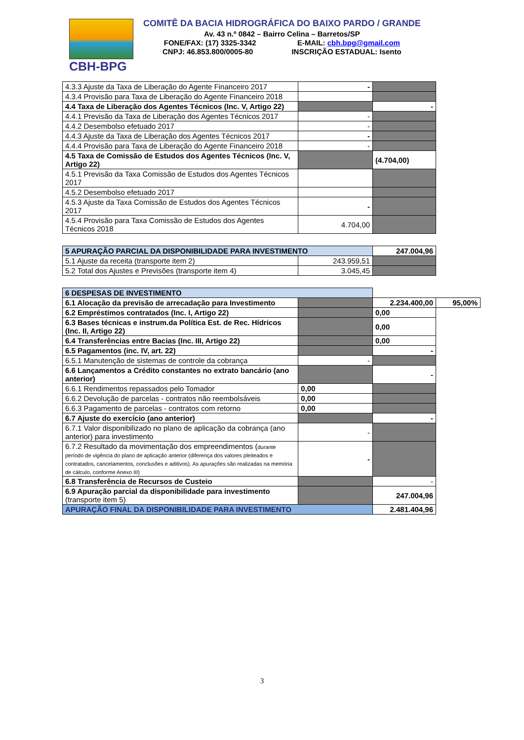CBH-BPG
COMITÊ DA BACIA HIDROGRÁFICA DO BAIXO PARDO / GRANDE
Av. 43 n.º 0842 – Bairro Celina – Barretos/SP
FONE/FAX: (17) 3325-3342 E-MAIL: cbh.bpg@gmail.com
CNPJ: 46.853.800/0005-80 INSCRIÇÃO ESTADUAL: Isento
| 4.3.3 Ajuste da Taxa de Liberação do Agente Financeiro 2017 | - | |
| 4.3.4 Provisão para Taxa de Liberação do Agente Financeiro 2018 | | |
| 4.4 Taxa de Liberação dos Agentes Técnicos (Inc. V, Artigo 22) | | - |
| 4.4.1 Previsão da Taxa de Liberação dos Agentes Técnicos 2017 | - | |
| 4.4.2 Desembolso efetuado 2017 | - | |
| 4.4.3 Ajuste da Taxa de Liberação dos Agentes Técnicos 2017 | - | |
| 4.4.4 Provisão para Taxa de Liberação do Agente Financeiro 2018 | - | |
| 4.5 Taxa de Comissão de Estudos dos Agentes Técnicos (Inc. V, Artigo 22) | | (4.704,00) |
| 4.5.1 Previsão da Taxa Comissão de Estudos dos Agentes Técnicos 2017 | | |
| 4.5.2 Desembolso efetuado 2017 | | |
| 4.5.3 Ajuste da Taxa Comissão de Estudos dos Agentes Técnicos 2017 | - | |
| 4.5.4 Provisão para Taxa Comissão de Estudos dos Agentes Técnicos 2018 | 4.704,00 | |
| 5 APURAÇÃO PARCIAL DA DISPONIBILIDADE PARA INVESTIMENTO | | 247.004,96 |
| 5.1 Ajuste da receita (transporte item 2) | 243.959,51 | |
| 5.2 Total dos Ajustes e Previsões (transporte item 4) | 3.045,45 | |
| 6 DESPESAS DE INVESTIMENTO | | | |
| 6.1 Alocação da previsão de arrecadação para Investimento | | 2.234.400,00 | 95,00% |
| 6.2 Empréstimos contratados (Inc. I, Artigo 22) | | 0,00 | |
| 6.3 Bases técnicas e instrum.da Política Est. de Rec. Hídricos (Inc. II, Artigo 22) | | 0,00 | |
| 6.4 Transferências entre Bacias (Inc. III, Artigo 22) | | 0,00 | |
| 6.5 Pagamentos (inc. IV, art. 22) | | - | |
| 6.5.1 Manutenção de sistemas de controle da cobrança | - | | |
| 6.6 Lançamentos a Crédito constantes no extrato bancário (ano anterior) | | - | |
| 6.6.1 Rendimentos repassados pelo Tomador | 0,00 | | |
| 6.6.2 Devolução de parcelas - contratos não reembolsáveis | 0,00 | | |
| 6.6.3 Pagamento de parcelas - contratos com retorno | 0,00 | | |
| 6.7 Ajuste do exercício (ano anterior) | | - | |
| 6.7.1 Valor disponibilizado no plano de aplicação da cobrança (ano anterior) para investimento | - | | |
| 6.7.2 Resultado da movimentação dos empreendimentos ( durante período de vigência do plano de aplicação anterior (diferença dos valores pleiteados e contratados, cancelamentos, conclusões e aditivos). As apurações são realizadas na memória de cálculo, conforme Anexo III) | - | | |
| 6.8 Transferência de Recursos de Custeio | | - | |
| 6.9 Apuração parcial da disponibilidade para investimento (transporte item 5) | | 247.004,96 | |
| APURAÇÃO FINAL DA DISPONIBILIDADE PARA INVESTIMENTO | | 2.481.404,96 | |
3